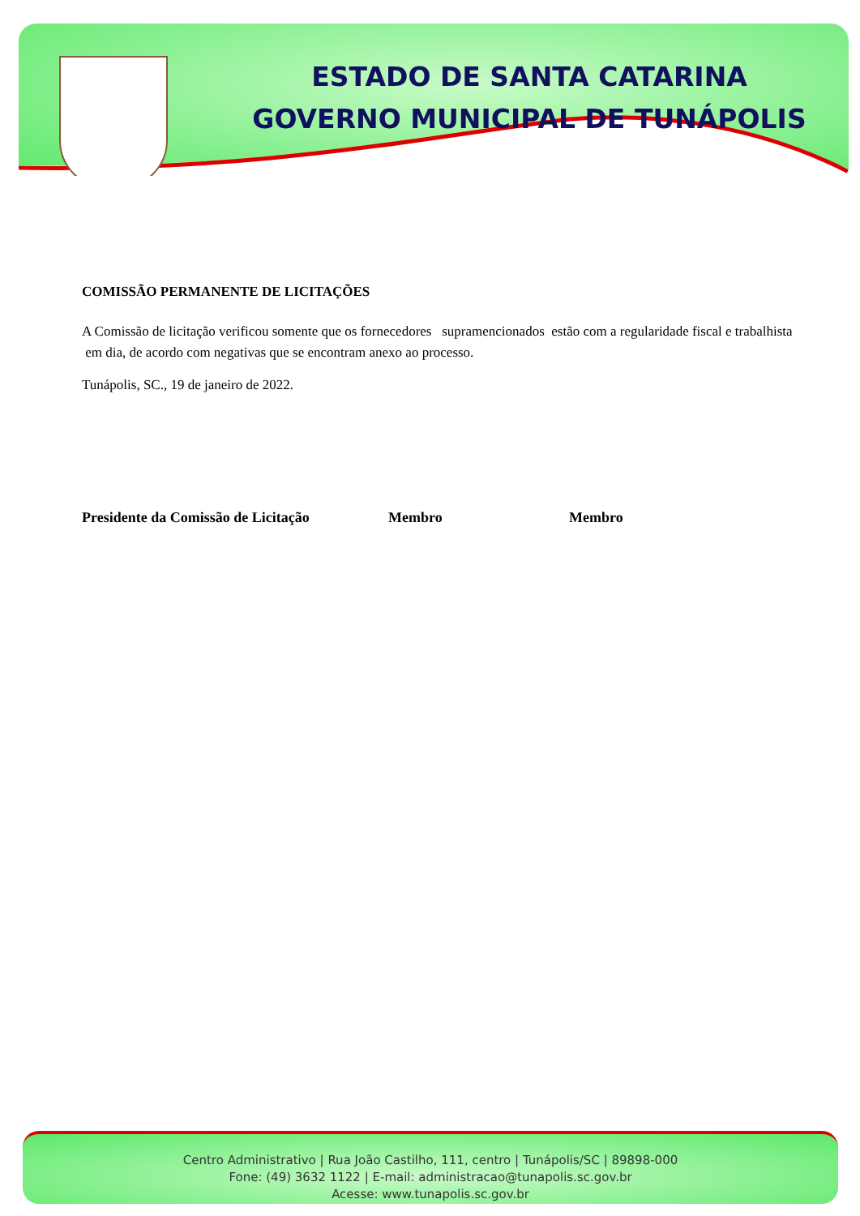ESTADO DE SANTA CATARINA
GOVERNO MUNICIPAL DE TUNÁPOLIS
COMISSÃO PERMANENTE DE LICITAÇÕES
A Comissão de licitação verificou somente que os fornecedores supramencionados estão com a regularidade fiscal e trabalhista em dia, de acordo com negativas que se encontram anexo ao processo.
Tunápolis, SC., 19 de janeiro de 2022.
Presidente da Comissão de Licitação Membro Membro
Centro Administrativo | Rua João Castilho, 111, centro | Tunápolis/SC | 89898-000
Fone: (49) 3632 1122 | E-mail: administracao@tunapolis.sc.gov.br
Acesse: www.tunapolis.sc.gov.br